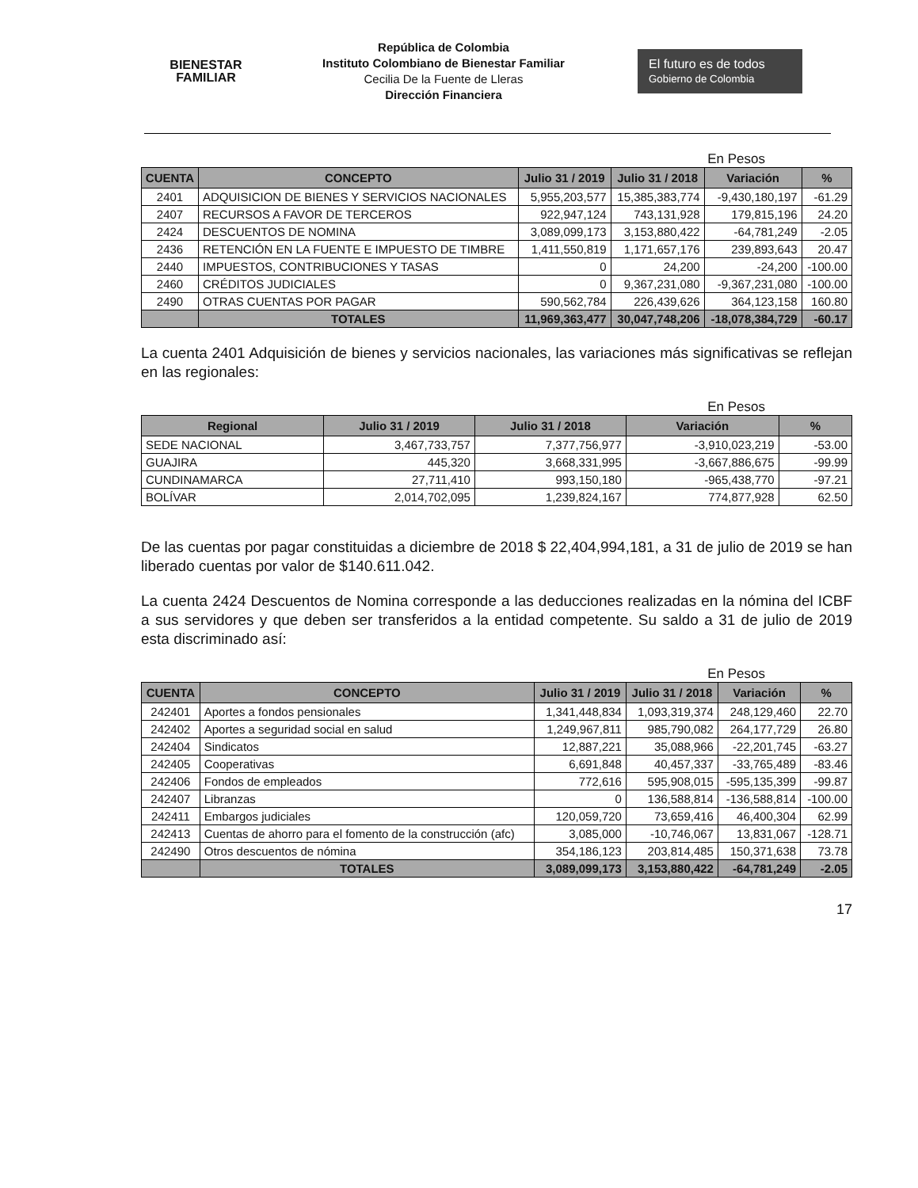BIENESTAR
FAMILIAR
República de Colombia
Instituto Colombiano de Bienestar Familiar
Cecilia De la Fuente de Lleras
Dirección Financiera
El futuro es de todos Gobierno de Colombia
En Pesos
| CUENTA | CONCEPTO | Julio 31 / 2019 | Julio 31 / 2018 | Variación | % |
| --- | --- | --- | --- | --- | --- |
| 2401 | ADQUISICION DE BIENES Y SERVICIOS NACIONALES | 5,955,203,577 | 15,385,383,774 | -9,430,180,197 | -61.29 |
| 2407 | RECURSOS A FAVOR DE TERCEROS | 922,947,124 | 743,131,928 | 179,815,196 | 24.20 |
| 2424 | DESCUENTOS DE NOMINA | 3,089,099,173 | 3,153,880,422 | -64,781,249 | -2.05 |
| 2436 | RETENCIÓN EN LA FUENTE E IMPUESTO DE TIMBRE | 1,411,550,819 | 1,171,657,176 | 239,893,643 | 20.47 |
| 2440 | IMPUESTOS, CONTRIBUCIONES Y TASAS | 0 | 24,200 | -24,200 | -100.00 |
| 2460 | CRÉDITOS JUDICIALES | 0 | 9,367,231,080 | -9,367,231,080 | -100.00 |
| 2490 | OTRAS CUENTAS POR PAGAR | 590,562,784 | 226,439,626 | 364,123,158 | 160.80 |
| | TOTALES | 11,969,363,477 | 30,047,748,206 | -18,078,384,729 | -60.17 |
La cuenta 2401 Adquisición de bienes y servicios nacionales, las variaciones más significativas se reflejan en las regionales:
En Pesos
| Regional | Julio 31 / 2019 | Julio 31 / 2018 | Variación | % |
| --- | --- | --- | --- | --- |
| SEDE NACIONAL | 3,467,733,757 | 7,377,756,977 | -3,910,023,219 | -53.00 |
| GUAJIRA | 445,320 | 3,668,331,995 | -3,667,886,675 | -99.99 |
| CUNDINAMARCA | 27,711,410 | 993,150,180 | -965,438,770 | -97.21 |
| BOLÍVAR | 2,014,702,095 | 1,239,824,167 | 774,877,928 | 62.50 |
De las cuentas por pagar constituidas a diciembre de 2018 $ 22,404,994,181, a 31 de julio de 2019 se han liberado cuentas por valor de $140.611.042.
La cuenta 2424 Descuentos de Nomina corresponde a las deducciones realizadas en la nómina del ICBF a sus servidores y que deben ser transferidos a la entidad competente. Su saldo a 31 de julio de 2019 esta discriminado así:
En Pesos
| CUENTA | CONCEPTO | Julio 31 / 2019 | Julio 31 / 2018 | Variación | % |
| --- | --- | --- | --- | --- | --- |
| 242401 | Aportes a fondos pensionales | 1,341,448,834 | 1,093,319,374 | 248,129,460 | 22.70 |
| 242402 | Aportes a seguridad social en salud | 1,249,967,811 | 985,790,082 | 264,177,729 | 26.80 |
| 242404 | Sindicatos | 12,887,221 | 35,088,966 | -22,201,745 | -63.27 |
| 242405 | Cooperativas | 6,691,848 | 40,457,337 | -33,765,489 | -83.46 |
| 242406 | Fondos de empleados | 772,616 | 595,908,015 | -595,135,399 | -99.87 |
| 242407 | Libranzas | 0 | 136,588,814 | -136,588,814 | -100.00 |
| 242411 | Embargos judiciales | 120,059,720 | 73,659,416 | 46,400,304 | 62.99 |
| 242413 | Cuentas de ahorro para el fomento de la construcción (afc) | 3,085,000 | -10,746,067 | 13,831,067 | -128.71 |
| 242490 | Otros descuentos de nómina | 354,186,123 | 203,814,485 | 150,371,638 | 73.78 |
| | TOTALES | 3,089,099,173 | 3,153,880,422 | -64,781,249 | -2.05 |
17